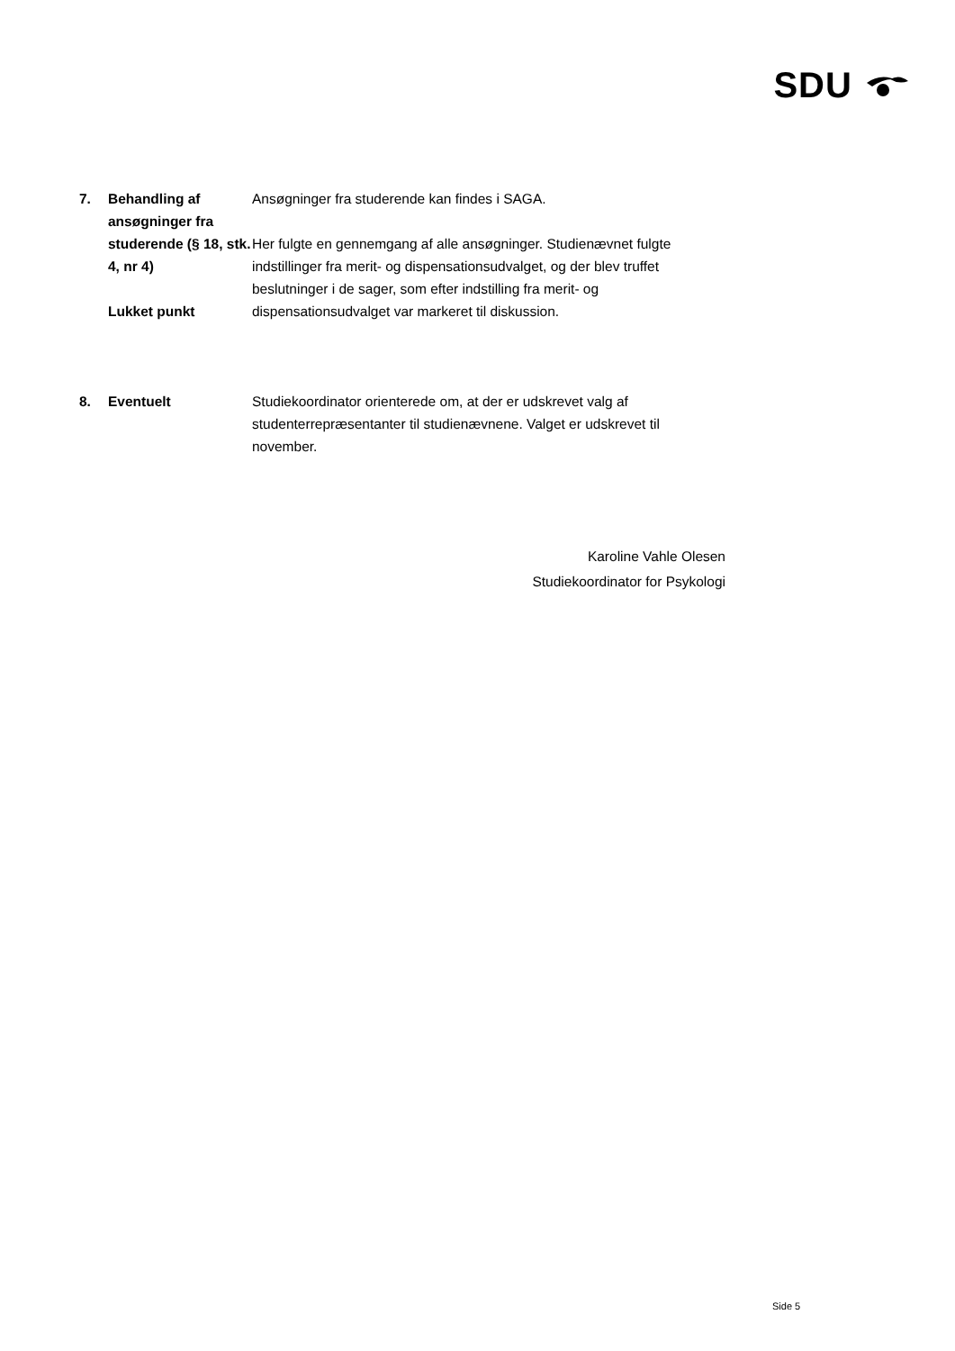SDU
7. Behandling af ansøgninger fra studerende (§ 18, stk.
4, nr 4)
Lukket punkt
Ansøgninger fra studerende kan findes i SAGA.
Her fulgte en gennemgang af alle ansøgninger. Studienævnet fulgte indstillinger fra merit- og dispensationsudvalget, og der blev truffet beslutninger i de sager, som efter indstilling fra merit- og dispensationsudvalget var markeret til diskussion.
8. Eventuelt Studiekoordinator orienterede om, at der er udskrevet valg af studenterrepræsentanter til studienævnene. Valget er udskrevet til november.
Karoline Vahle Olesen
Studiekoordinator for Psykologi
Side 5